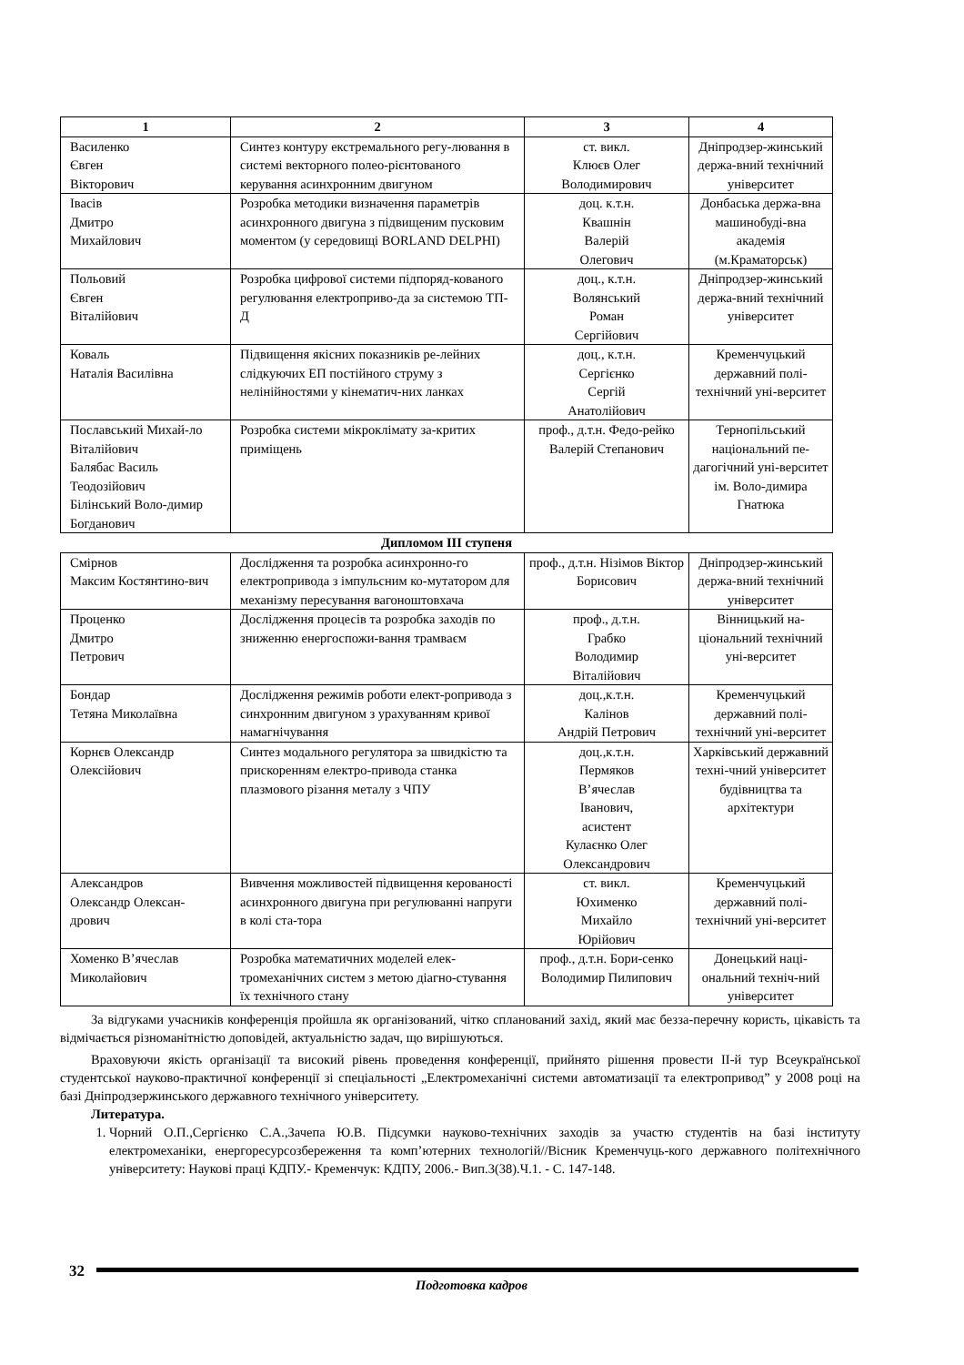| 1 | 2 | 3 | 4 |
| --- | --- | --- | --- |
| Василенко Євген Вікторович | Синтез контуру екстремального регу-лювання в системі векторного полео-рієнтованого керування асинхронним двигуном | ст. викл. Клюєв Олег Володимирович | Дніпродзер-жинський держа-вний технічний університет |
| Івасів Дмитро Михайлович | Розробка методики визначення параметрів асинхронного двигуна з підвищеним пусковим моментом (у середовищі BORLAND DELPHI) | доц. к.т.н. Квашнін Валерій Олегович | Донбаська держа-вна машинобуді-вна академія (м.Краматорськ) |
| Польовий Євген Віталійович | Розробка цифрової системи підпоряд-кованого регулювання електроприво-да за системою ТП-Д | доц., к.т.н. Волянський Роман Сергійович | Дніпродзер-жинський держа-вний технічний університет |
| Коваль Наталія Василівна | Підвищення якісних показників ре-лейних слідкуючих ЕП постійного струму з нелінійностями у кінематич-них ланках | доц., к.т.н. Сергієнко Сергій Анатолійович | Кременчуцький державний полі-технічний уні-верситет |
| Пославський Михай-ло Віталійович Балябас Василь Теодозійович Білінський Воло-димир Богданович | Розробка системи мікроклімату за-критих приміщень | проф., д.т.н. Федо-рейко Валерій Степанович | Тернопільський національний пе-дагогічний уні-верситет ім. Воло-димира Гнатюка |
| Дипломом ІІІ ступеня | | | |
| Смірнов Максим Костянтино-вич | Дослідження та розробка асинхронно-го електропривода з імпульсним ко-мутатором для механізму пересування вагоноштовхача | проф., д.т.н. Нізімов Віктор Борисович | Дніпродзер-жинський держа-вний технічний університет |
| Проценко Дмитро Петрович | Дослідження процесів та розробка заходів по зниженню енергоспожи-вання трамваєм | проф., д.т.н. Грабко Володимир Віталійович | Вінницький на-ціональний технічний уні-верситет |
| Бондар Тетяна Миколаївна | Дослідження режимів роботи елект-ропривода з синхронним двигуном з урахуванням кривої намагнічування | доц.,к.т.н. Калінов Андрій Петрович | Кременчуцький державний полі-технічний уні-верситет |
| Корнєв Олександр Олексійович | Синтез модального регулятора за швидкістю та прискоренням електро-привода станка плазмового різання металу з ЧПУ | доц.,к.т.н. Пермяков В’ячеслав Іванович, асистент Кулаєнко Олег Олександрович | Харківський державний техні-чний університет будівництва та архітектури |
| Александров Олександр Олексан-дрович | Вивчення можливостей підвищення керованості асинхронного двигуна при регулюванні напруги в колі ста-тора | ст. викл. Юхименко Михайло Юрійович | Кременчуцький державний полі-технічний уні-верситет |
| Хоменко В’ячеслав Миколайович | Розробка математичних моделей елек-тромеханічних систем з метою діагно-стування їх технічного стану | проф., д.т.н. Бори-сенко Володимир Пилипович | Донецький наці-ональний техніч-ний університет |
За відгуками учасників конференція пройшла як організований, чітко спланований захід, який має безза-перечну користь, цікавість та відмічається різноманітністю доповідей, актуальністю задач, що вирішуються.
Враховуючи якість організації та високий рівень проведення конференції, прийнято рішення провести ІІ-й тур Всеукраїнської студентської науково-практичної конференції зі спеціальності „Електромеханічні системи автоматизації та електропривод” у 2008 році на базі Дніпродзержинського державного технічного університету.
Литература.
1. Чорний О.П.,Сергієнко С.А.,Зачепа Ю.В. Підсумки науково-технічних заходів за участю студентів на базі інституту електромеханіки, енергоресурсозбереження та комп’ютерних технологій//Вісник Кременчуць-кого державного політехнічного університету: Наукові праці КДПУ.- Кременчук: КДПУ, 2006.- Вип.3(38).Ч.1. - С. 147-148.
32
Подготовка кадров